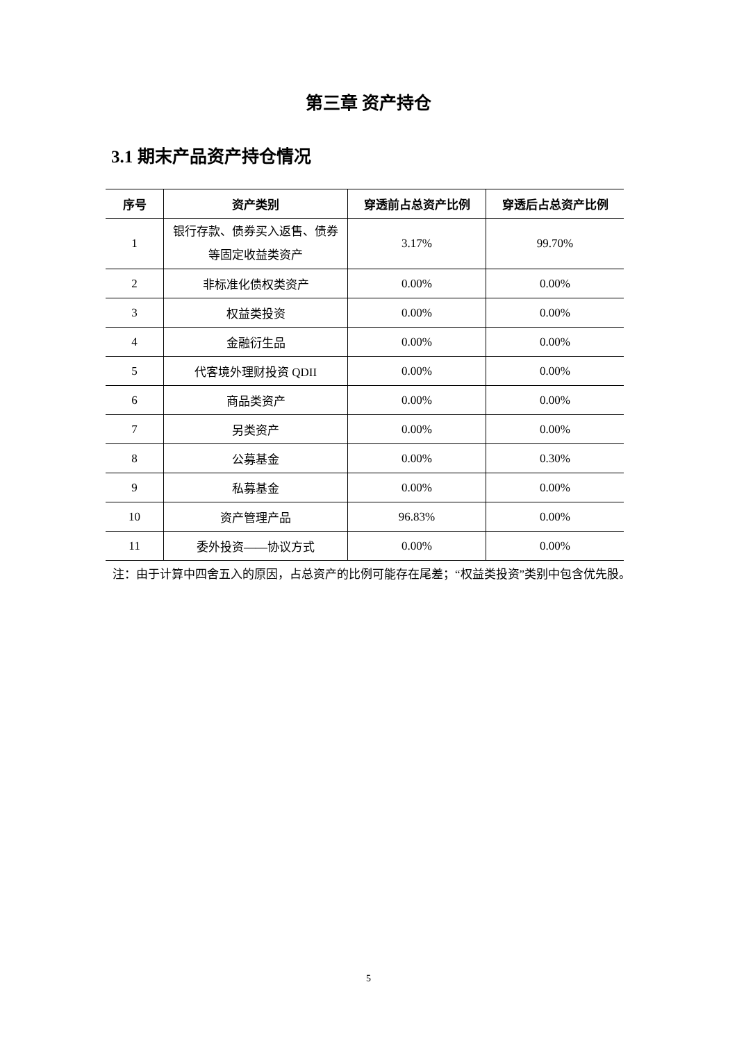第三章 资产持仓
3.1 期末产品资产持仓情况
| 序号 | 资产类别 | 穿透前占总资产比例 | 穿透后占总资产比例 |
| --- | --- | --- | --- |
| 1 | 银行存款、债券买入返售、债券等固定收益类资产 | 3.17% | 99.70% |
| 2 | 非标准化债权类资产 | 0.00% | 0.00% |
| 3 | 权益类投资 | 0.00% | 0.00% |
| 4 | 金融衍生品 | 0.00% | 0.00% |
| 5 | 代客境外理财投资 QDII | 0.00% | 0.00% |
| 6 | 商品类资产 | 0.00% | 0.00% |
| 7 | 另类资产 | 0.00% | 0.00% |
| 8 | 公募基金 | 0.00% | 0.30% |
| 9 | 私募基金 | 0.00% | 0.00% |
| 10 | 资产管理产品 | 96.83% | 0.00% |
| 11 | 委外投资——协议方式 | 0.00% | 0.00% |
注：由于计算中四舍五入的原因，占总资产的比例可能存在尾差；“权益类投资”类别中包含优先股。
5